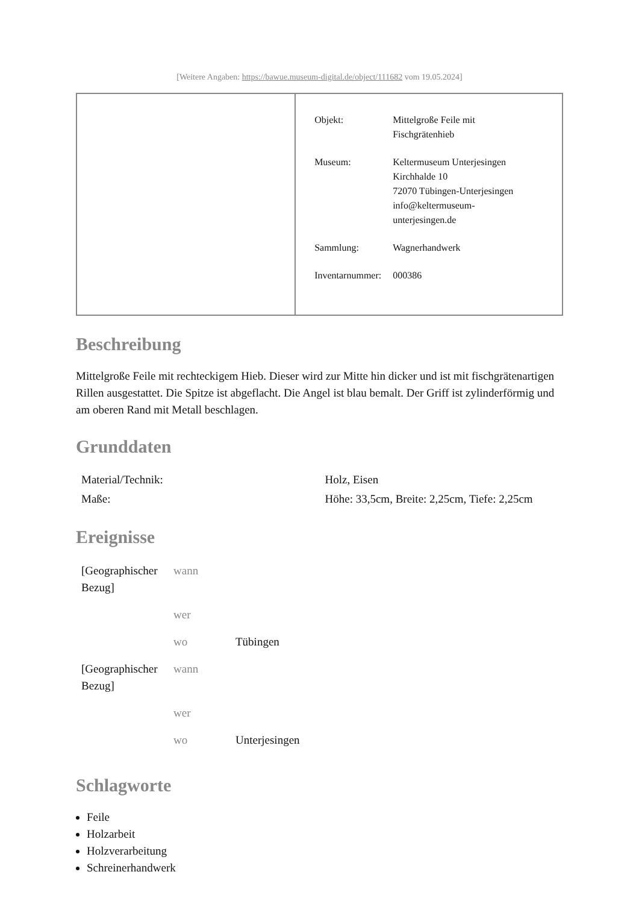[Weitere Angaben: https://bawue.museum-digital.de/object/111682 vom 19.05.2024]
| | / Objekt: / Mittelgroße Feile mit Fischgrätenhieb / / Museum: / Keltermuseum Unterjesingen Kirchhalde 10 72070 Tübingen-Unterjesingen info@keltermuseum- unterjesingen.de / / Sammlung: / Wagnerhandwerk / / Inventarnummer: / 000386 / |
Beschreibung
Mittelgroße Feile mit rechteckigem Hieb. Dieser wird zur Mitte hin dicker und ist mit fischgrätenartigen Rillen ausgestattet. Die Spitze ist abgeflacht. Die Angel ist blau bemalt. Der Griff ist zylinderförmig und am oberen Rand mit Metall beschlagen.
Grunddaten
| Material/Technik: | Holz, Eisen |
| Maße: | Höhe: 33,5cm, Breite: 2,25cm, Tiefe: 2,25cm |
Ereignisse
| [Geographischer Bezug] | wann | |
| | wer | |
| | wo | Tübingen |
| [Geographischer Bezug] | wann | |
| | wer | |
| | wo | Unterjesingen |
Schlagworte
Feile
Holzarbeit
Holzverarbeitung
Schreinerhandwerk